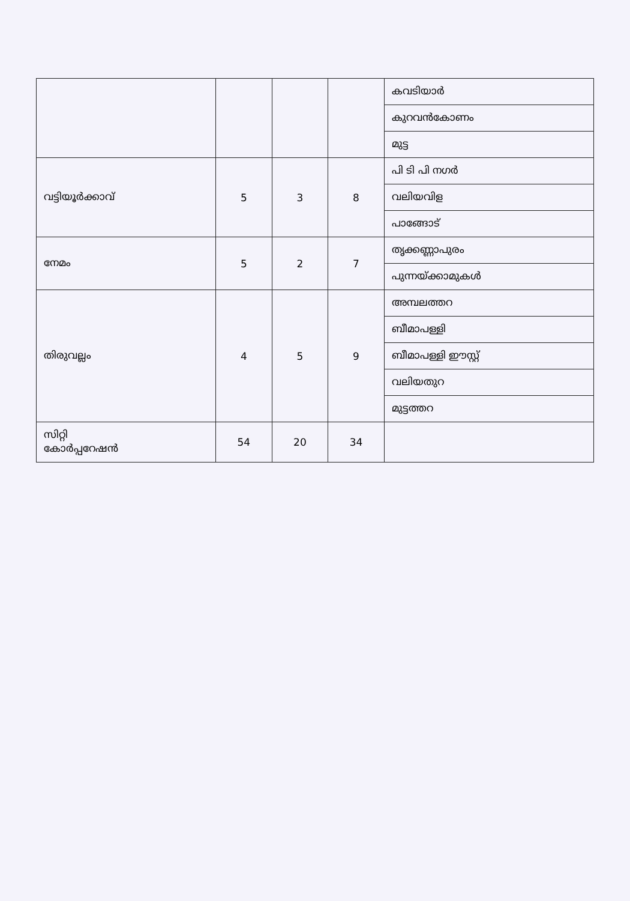| | | | | കവടിയാർ |
| | | | | കുറവൻകോണം |
| | | | | മുട്ട |
| വട്ടിയൂർക്കാവ് | 5 | 3 | 8 | പി ടി പി നഗർ |
| | | | | വലിയവിള |
| | | | | പാങ്ങോട് |
| നേമം | 5 | 2 | 7 | തൃക്കണ്ണാപുരം |
| | | | | പുന്നയ്ക്കാമുകൾ |
| തിരുവല്ലം | 4 | 5 | 9 | അമ്പലത്തറ |
| | | | | ബീമാപള്ളി |
| | | | | ബീമാപള്ളി ഈസ്റ്റ് |
| | | | | വലിയതുറ |
| | | | | മുട്ടത്തറ |
| സിറ്റി കോർപ്പറേഷൻ | 54 | 20 | 34 | |